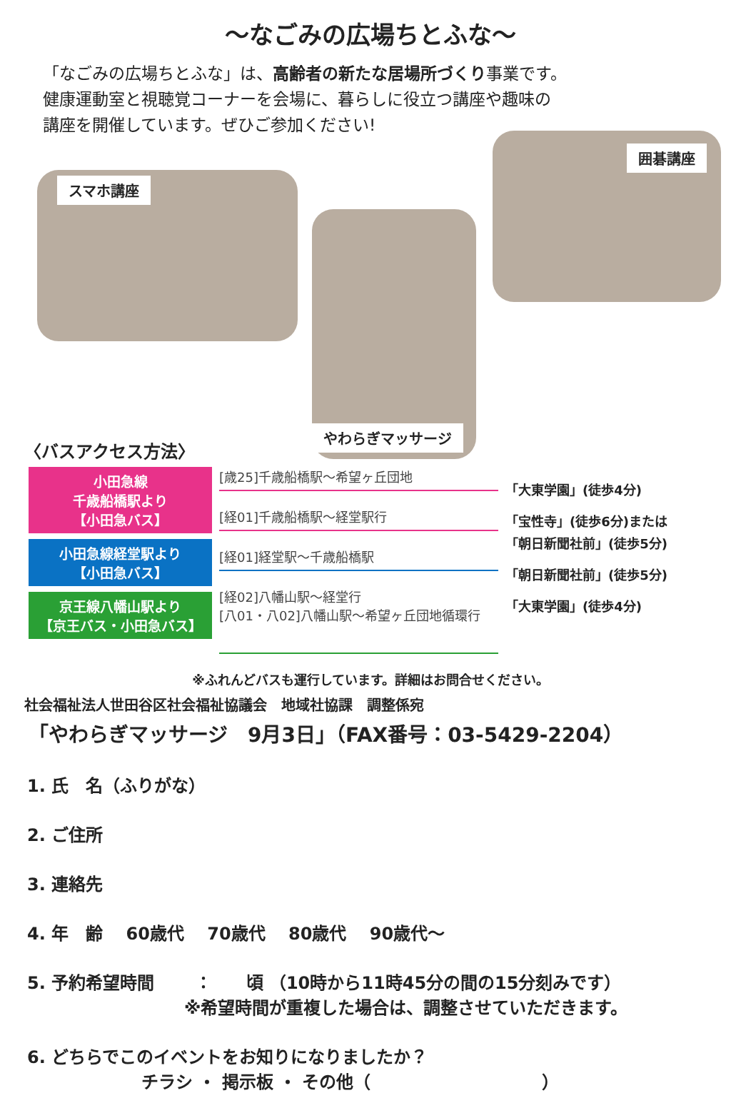〜なごみの広場ちとふな〜
「なごみの広場ちとふな」は、高齢者の新たな居場所づくり事業です。
健康運動室と視聴覚コーナーを会場に、暮らしに役立つ講座や趣味の
講座を開催しています。ぜひご参加ください!
スマホ講座
やわらぎマッサージ
囲碁講座
〈バスアクセス方法〉
小田急線
千歳船橋駅より
【小田急バス】
小田急線経堂駅より
【小田急バス】
京王線八幡山駅より
【京王バス・小田急バス】
[歳25]千歳船橋駅〜希望ヶ丘団地
[経01]千歳船橋駅〜経堂駅行
[経01]経堂駅〜千歳船橋駅
[経02]八幡山駅〜経堂行
[八01・八02]八幡山駅〜希望ヶ丘団地循環行
「大東学園」(徒歩4分)
「宝性寺」(徒歩6分)または
「朝日新聞社前」(徒歩5分)
「朝日新聞社前」(徒歩5分)
「大東学園」(徒歩4分)
※ふれんどバスも運行しています。詳細はお問合せください。
社会福祉法人世田谷区社会福祉協議会　地域社協課　調整係宛
「やわらぎマッサージ　9月3日」（FAX番号：03-5429-2204）
1. 氏　名（ふりがな）
2. ご住所
3. 連絡先
4. 年　齢　 60歳代　 70歳代　 80歳代　 90歳代〜
5. 予約希望時間　　 ：　　頃 （10時から11時45分の間の15分刻みです）
※希望時間が重複した場合は、調整させていただきます。
6. どちらでこのイベントをお知りになりましたか？
チラシ ・ 掲示板 ・ その他（　　　　　　　　　　）